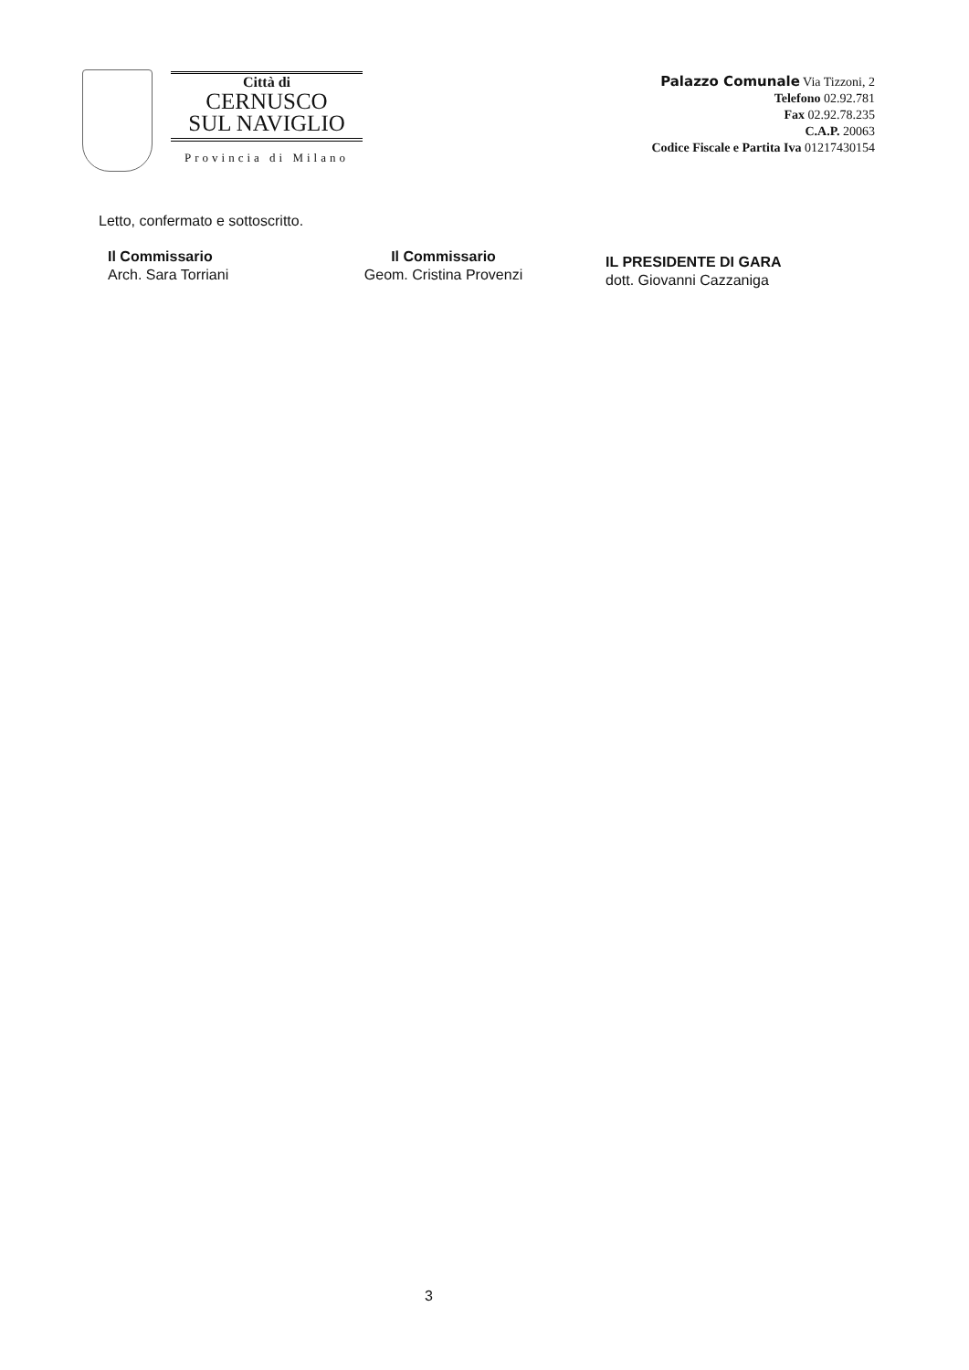Città di
CERNUSCO
SUL NAVIGLIO
Provincia di Milano
Palazzo Comunale Via Tizzoni, 2
Telefono 02.92.781
Fax 02.92.78.235
C.A.P. 20063
Codice Fiscale e Partita Iva 01217430154
Letto, confermato e sottoscritto.
Il Commissario
Arch. Sara Torriani
Il Commissario
Geom. Cristina Provenzi
IL PRESIDENTE DI GARA
dott. Giovanni Cazzaniga
3